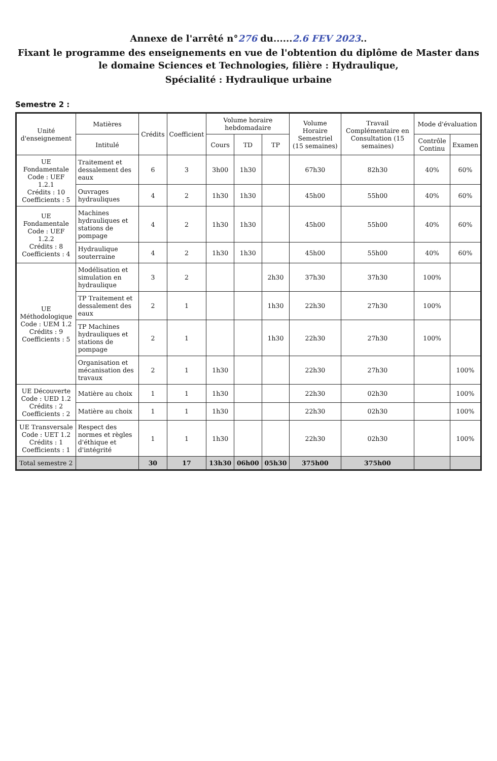Annexe de l'arrêté n°276 du......2.6 FEV 2023..
Fixant le programme des enseignements en vue de l'obtention du diplôme de Master dans le domaine Sciences et Technologies, filière : Hydraulique,
Spécialité : Hydraulique urbaine
Semestre 2 :
| Unité d'enseignement | Matières | Crédits | Coefficient | Volume horaire hebdomadaire | | | Volume Horaire Semestriel (15 semaines) | Travail Complémentaire en Consultation (15 semaines) | Mode d'évaluation | |
| --- | --- | --- | --- | --- | --- | --- | --- | --- | --- | --- |
| | Intitulé | | | Cours | TD | TP | | | Contrôle Continu | Examen |
| UE Fondamentale Code : UEF 1.2.1 Crédits : 10 Coefficients : 5 | Traitement et dessalement des eaux | 6 | 3 | 3h00 | 1h30 | | 67h30 | 82h30 | 40% | 60% |
| | Ouvrages hydrauliques | 4 | 2 | 1h30 | 1h30 | | 45h00 | 55h00 | 40% | 60% |
| UE Fondamentale Code : UEF 1.2.2 Crédits : 8 Coefficients : 4 | Machines hydrauliques et stations de pompage | 4 | 2 | 1h30 | 1h30 | | 45h00 | 55h00 | 40% | 60% |
| | Hydraulique souterraine | 4 | 2 | 1h30 | 1h30 | | 45h00 | 55h00 | 40% | 60% |
| UE Méthodologique Code : UEM 1.2 Crédits : 9 Coefficients : 5 | Modélisation et simulation en hydraulique | 3 | 2 | | | 2h30 | 37h30 | 37h30 | 100% | |
| | TP Traitement et dessalement des eaux | 2 | 1 | | | 1h30 | 22h30 | 27h30 | 100% | |
| | TP Machines hydrauliques et stations de pompage | 2 | 1 | | | 1h30 | 22h30 | 27h30 | 100% | |
| | Organisation et mécanisation des travaux | 2 | 1 | 1h30 | | | 22h30 | 27h30 | | 100% |
| UE Découverte Code : UED 1.2 Crédits : 2 Coefficients : 2 | Matière au choix | 1 | 1 | 1h30 | | | 22h30 | 02h30 | | 100% |
| | Matière au choix | 1 | 1 | 1h30 | | | 22h30 | 02h30 | | 100% |
| UE Transversale Code : UET 1.2 Crédits : 1 Coefficients : 1 | Respect des normes et règles d'éthique et d'intégrité | 1 | 1 | 1h30 | | | 22h30 | 02h30 | | 100% |
| Total semestre 2 | | 30 | 17 | 13h30 | 06h00 | 05h30 | 375h00 | 375h00 | | |